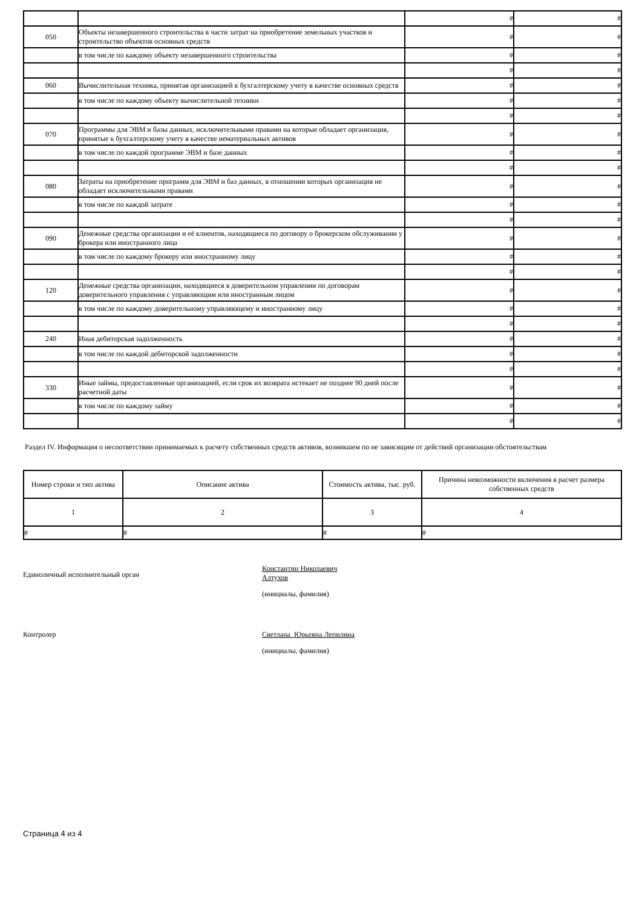| | | # | # |
| 050 | Объекты незавершенного строительства в части затрат на приобретение земельных участков и строительство объектов основных средств | # | # |
| | в том числе по каждому объекту незавершенного строительства | # | # |
| | | # | # |
| 060 | Вычислительная техника, принятая организацией к бухгалтерскому учету в качестве основных средств | # | # |
| | в том числе по каждому объекту вычислительной техники | # | # |
| | | # | # |
| 070 | Программы для ЭВМ и базы данных, исключительными правами на которые обладает организация, принятые к бухгалтерскому учету в качестве нематериальных активов | # | # |
| | в том числе по каждой программе ЭВМ и базе данных | # | # |
| | | # | # |
| 080 | Затраты на приобретение программ для ЭВМ и баз данных, в отношении которых организация не обладает исключительными правами | # | # |
| | в том числе по каждой затрате | # | # |
| | | # | # |
| 090 | Денежные средства организации и её клиентов, находящиеся по договору о брокерском обслуживании у брокера или иностранного лица | # | # |
| | в том числе по каждому брокеру или иностранному лицу | # | # |
| | | # | # |
| 120 | Денежные средства организации, находящиеся в доверительном управлении по договорам доверительного управления с управляющим или иностранным лицом | # | # |
| | в том числе по каждому доверительному управляющему и иностранному лицу | # | # |
| | | # | # |
| 240 | Иная дебиторская задолженность | # | # |
| | в том числе по каждой дебиторской задолженности | # | # |
| | | # | # |
| 330 | Иные займы, предоставленные организацией, если срок их возврата истекает не позднее 90 дней после расчетной даты | # | # |
| | в том числе по каждому займу | # | # |
| | | # | # |
Раздел IV. Информация о несоответствии принимаемых к расчету собственных средств активов, возникшем по не зависящим от действий организации обстоятельствам
| Номер строки и тип актива | Описание актива | Стоимость актива, тыс. руб. | Причина невозможности включения в расчет размера собственных средств |
| --- | --- | --- | --- |
| 1 | 2 | 3 | 4 |
| # | # | # | # |
Единоличный исполнительный орган
Константин Николаевич Алтухов
(инициалы, фамилия)
Контролер Светлана Юрьевна Лепилина
(инициалы, фамилия)
Страница 4 из 4